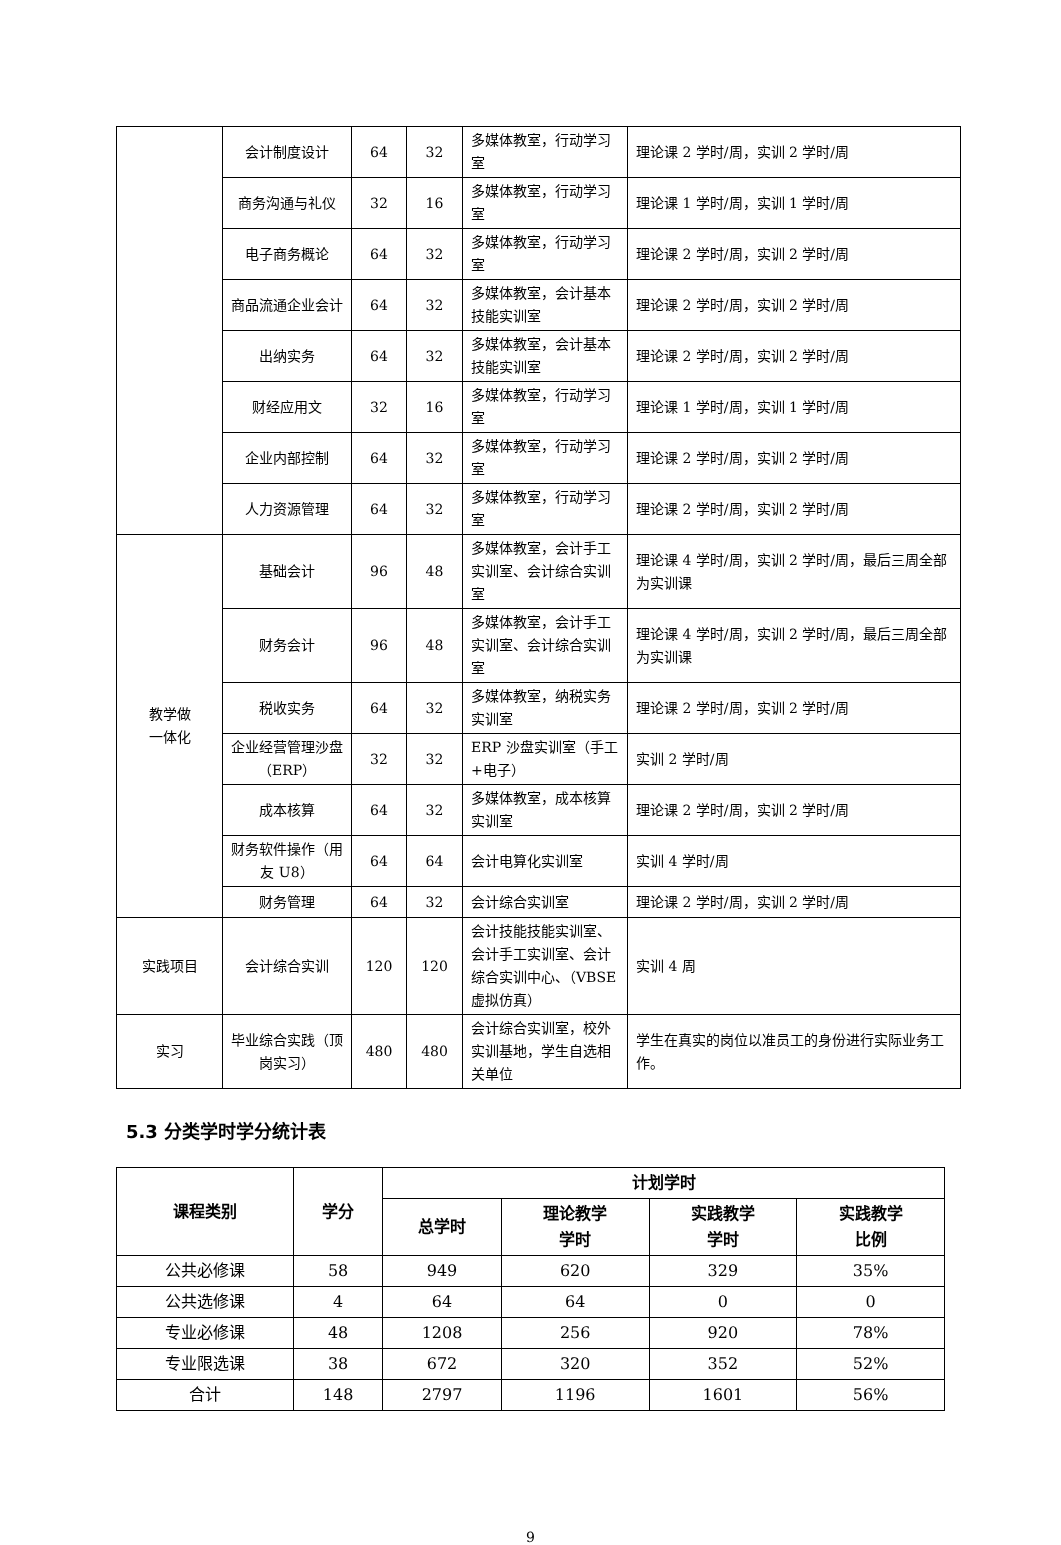| | 会计制度设计 | 64 | 32 | 多媒体教室，行动学习室 | 理论课 2 学时/周，实训 2 学时/周 |
| | 商务沟通与礼仪 | 32 | 16 | 多媒体教室，行动学习室 | 理论课 1 学时/周，实训 1 学时/周 |
| | 电子商务概论 | 64 | 32 | 多媒体教室，行动学习室 | 理论课 2 学时/周，实训 2 学时/周 |
| | 商品流通企业会计 | 64 | 32 | 多媒体教室，会计基本技能实训室 | 理论课 2 学时/周，实训 2 学时/周 |
| | 出纳实务 | 64 | 32 | 多媒体教室，会计基本技能实训室 | 理论课 2 学时/周，实训 2 学时/周 |
| | 财经应用文 | 32 | 16 | 多媒体教室，行动学习室 | 理论课 1 学时/周，实训 1 学时/周 |
| | 企业内部控制 | 64 | 32 | 多媒体教室，行动学习室 | 理论课 2 学时/周，实训 2 学时/周 |
| | 人力资源管理 | 64 | 32 | 多媒体教室，行动学习室 | 理论课 2 学时/周，实训 2 学时/周 |
| 教学做 一体化 | 基础会计 | 96 | 48 | 多媒体教室，会计手工实训室、会计综合实训室 | 理论课 4 学时/周，实训 2 学时/周，最后三周全部为实训课 |
| | 财务会计 | 96 | 48 | 多媒体教室，会计手工实训室、会计综合实训室 | 理论课 4 学时/周，实训 2 学时/周，最后三周全部为实训课 |
| | 税收实务 | 64 | 32 | 多媒体教室，纳税实务实训室 | 理论课 2 学时/周，实训 2 学时/周 |
| | 企业经营管理沙盘（ERP） | 32 | 32 | ERP 沙盘实训室（手工+电子） | 实训 2 学时/周 |
| | 成本核算 | 64 | 32 | 多媒体教室，成本核算实训室 | 理论课 2 学时/周，实训 2 学时/周 |
| | 财务软件操作（用友 U8） | 64 | 64 | 会计电算化实训室 | 实训 4 学时/周 |
| | 财务管理 | 64 | 32 | 会计综合实训室 | 理论课 2 学时/周，实训 2 学时/周 |
| 实践项目 | 会计综合实训 | 120 | 120 | 会计技能技能实训室、会计手工实训室、会计综合实训中心、（VBSE 虚拟仿真） | 实训 4 周 |
| 实习 | 毕业综合实践（顶岗实习） | 480 | 480 | 会计综合实训室，校外实训基地，学生自选相关单位 | 学生在真实的岗位以准员工的身份进行实际业务工作。 |
5.3 分类学时学分统计表
| 课程类别 | 学分 | 计划学时 | | | |
| --- | --- | --- | --- | --- | --- |
| | | 总学时 | 理论教学 学时 | 实践教学 学时 | 实践教学 比例 |
| 公共必修课 | 58 | 949 | 620 | 329 | 35% |
| 公共选修课 | 4 | 64 | 64 | 0 | 0 |
| 专业必修课 | 48 | 1208 | 256 | 920 | 78% |
| 专业限选课 | 38 | 672 | 320 | 352 | 52% |
| 合计 | 148 | 2797 | 1196 | 1601 | 56% |
9